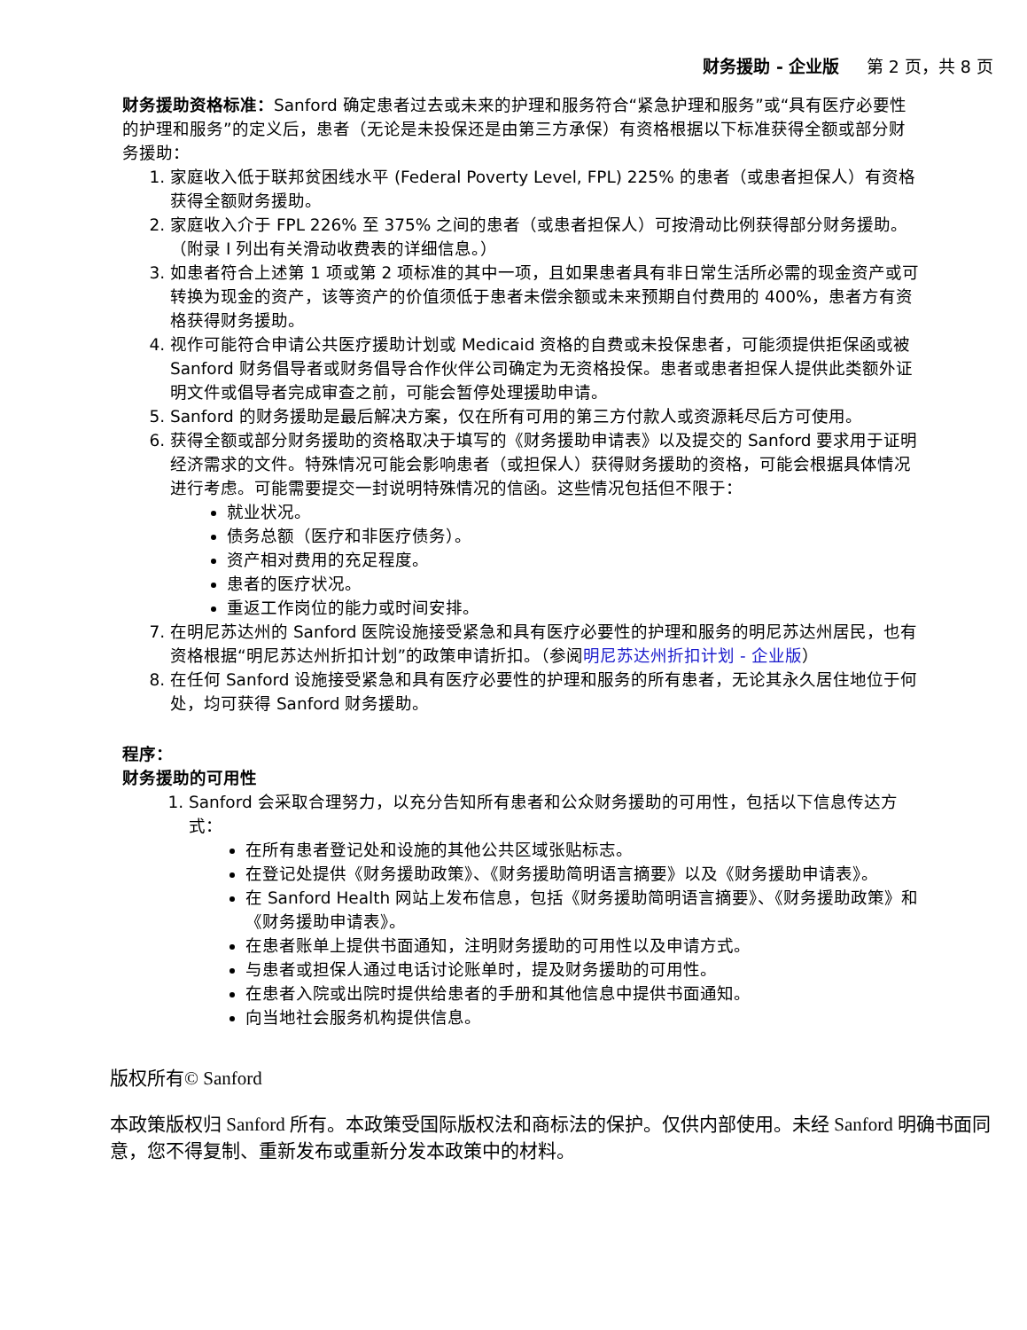财务援助 - 企业版 第 2 页，共 8 页
财务援助资格标准：Sanford 确定患者过去或未来的护理和服务符合“紧急护理和服务”或“具有医疗必要性的护理和服务”的定义后，患者（无论是未投保还是由第三方承保）有资格根据以下标准获得全额或部分财务援助：
1. 家庭收入低于联邦贫困线水平 (Federal Poverty Level, FPL) 225% 的患者（或患者担保人）有资格获得全额财务援助。
2. 家庭收入介于 FPL 226% 至 375% 之间的患者（或患者担保人）可按滑动比例获得部分财务援助。（附录 I 列出有关滑动收费表的详细信息。）
3. 如患者符合上述第 1 项或第 2 项标准的其中一项，且如果患者具有非日常生活所必需的现金资产或可转换为现金的资产，该等资产的价值须低于患者未偿余额或未来预期自付费用的 400%，患者方有资格获得财务援助。
4. 视作可能符合申请公共医疗援助计划或 Medicaid 资格的自费或未投保患者，可能须提供拒保函或被 Sanford 财务倡导者或财务倡导合作伙伴公司确定为无资格投保。患者或患者担保人提供此类额外证明文件或倡导者完成审查之前，可能会暂停处理援助申请。
5. Sanford 的财务援助是最后解决方案，仅在所有可用的第三方付款人或资源耗尽后方可使用。
6. 获得全额或部分财务援助的资格取决于填写的《财务援助申请表》以及提交的 Sanford 要求用于证明经济需求的文件。特殊情况可能会影响患者（或担保人）获得财务援助的资格，可能会根据具体情况进行考虑。可能需要提交一封说明特殊情况的信函。这些情况包括但不限于：
就业状况。
债务总额（医疗和非医疗债务）。
资产相对费用的充足程度。
患者的医疗状况。
重返工作岗位的能力或时间安排。
7. 在明尼苏达州的 Sanford 医院设施接受紧急和具有医疗必要性的护理和服务的明尼苏达州居民，也有资格根据“明尼苏达州折扣计划”的政策申请折扣。（参阅明尼苏达州折扣计划 - 企业版）
8. 在任何 Sanford 设施接受紧急和具有医疗必要性的护理和服务的所有患者，无论其永久居住地位于何处，均可获得 Sanford 财务援助。
程序：
财务援助的可用性
1. Sanford 会采取合理努力，以充分告知所有患者和公众财务援助的可用性，包括以下信息传达方式：
在所有患者登记处和设施的其他公共区域张贴标志。
在登记处提供《财务援助政策》、《财务援助简明语言摘要》以及《财务援助申请表》。
在 Sanford Health 网站上发布信息，包括《财务援助简明语言摘要》、《财务援助政策》和《财务援助申请表》。
在患者账单上提供书面通知，注明财务援助的可用性以及申请方式。
与患者或担保人通过电话讨论账单时，提及财务援助的可用性。
在患者入院或出院时提供给患者的手册和其他信息中提供书面通知。
向当地社会服务机构提供信息。
版权所有© Sanford
本政策版权归 Sanford 所有。本政策受国际版权法和商标法的保护。仅供内部使用。未经 Sanford 明确书面同意，您不得复制、重新发布或重新分发本政策中的材料。